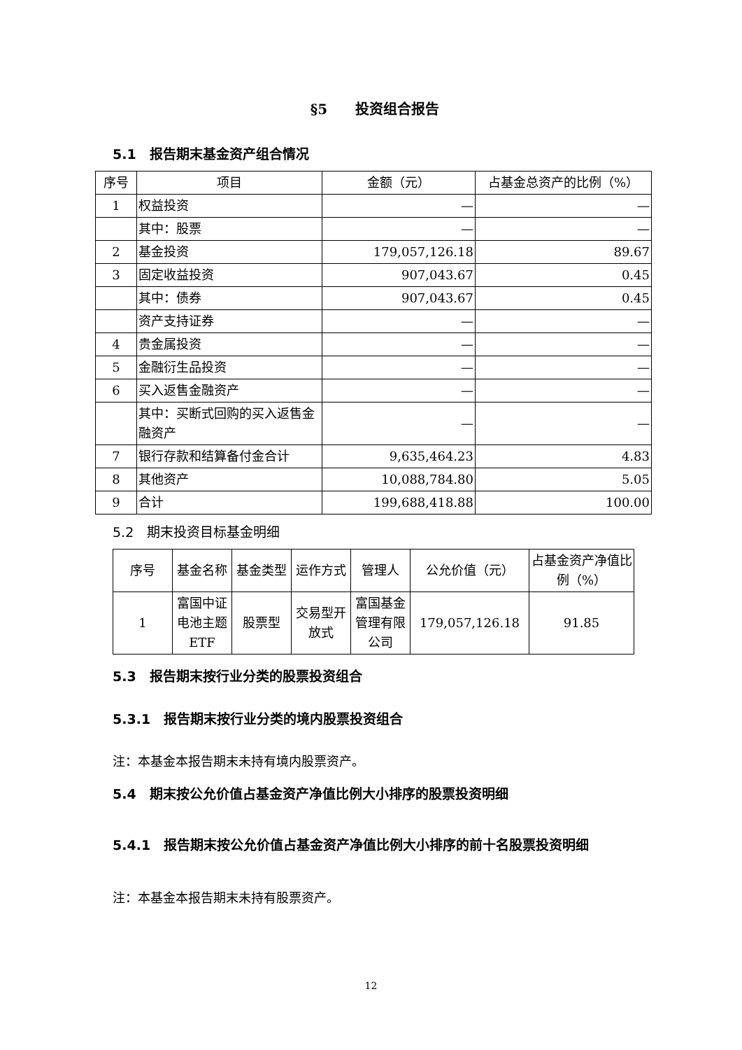§5　　投资组合报告
5.1　报告期末基金资产组合情况
| 序号 | 项目 | 金额（元） | 占基金总资产的比例（%） |
| --- | --- | --- | --- |
| 1 | 权益投资 | — | — |
| | 其中：股票 | — | — |
| 2 | 基金投资 | 179,057,126.18 | 89.67 |
| 3 | 固定收益投资 | 907,043.67 | 0.45 |
| | 其中：债券 | 907,043.67 | 0.45 |
| | 资产支持证券 | — | — |
| 4 | 贵金属投资 | — | — |
| 5 | 金融衍生品投资 | — | — |
| 6 | 买入返售金融资产 | — | — |
| | 其中：买断式回购的买入返售金融资产 | — | — |
| 7 | 银行存款和结算备付金合计 | 9,635,464.23 | 4.83 |
| 8 | 其他资产 | 10,088,784.80 | 5.05 |
| 9 | 合计 | 199,688,418.88 | 100.00 |
5.2　期末投资目标基金明细
| 序号 | 基金名称 | 基金类型 | 运作方式 | 管理人 | 公允价值（元） | 占基金资产净值比例（%） |
| --- | --- | --- | --- | --- | --- | --- |
| 1 | 富国中证电池主题ETF | 股票型 | 交易型开放式 | 富国基金管理有限公司 | 179,057,126.18 | 91.85 |
5.3　报告期末按行业分类的股票投资组合
5.3.1　报告期末按行业分类的境内股票投资组合
注：本基金本报告期末未持有境内股票资产。
5.4　期末按公允价值占基金资产净值比例大小排序的股票投资明细
5.4.1　报告期末按公允价值占基金资产净值比例大小排序的前十名股票投资明细
注：本基金本报告期末未持有股票资产。
12